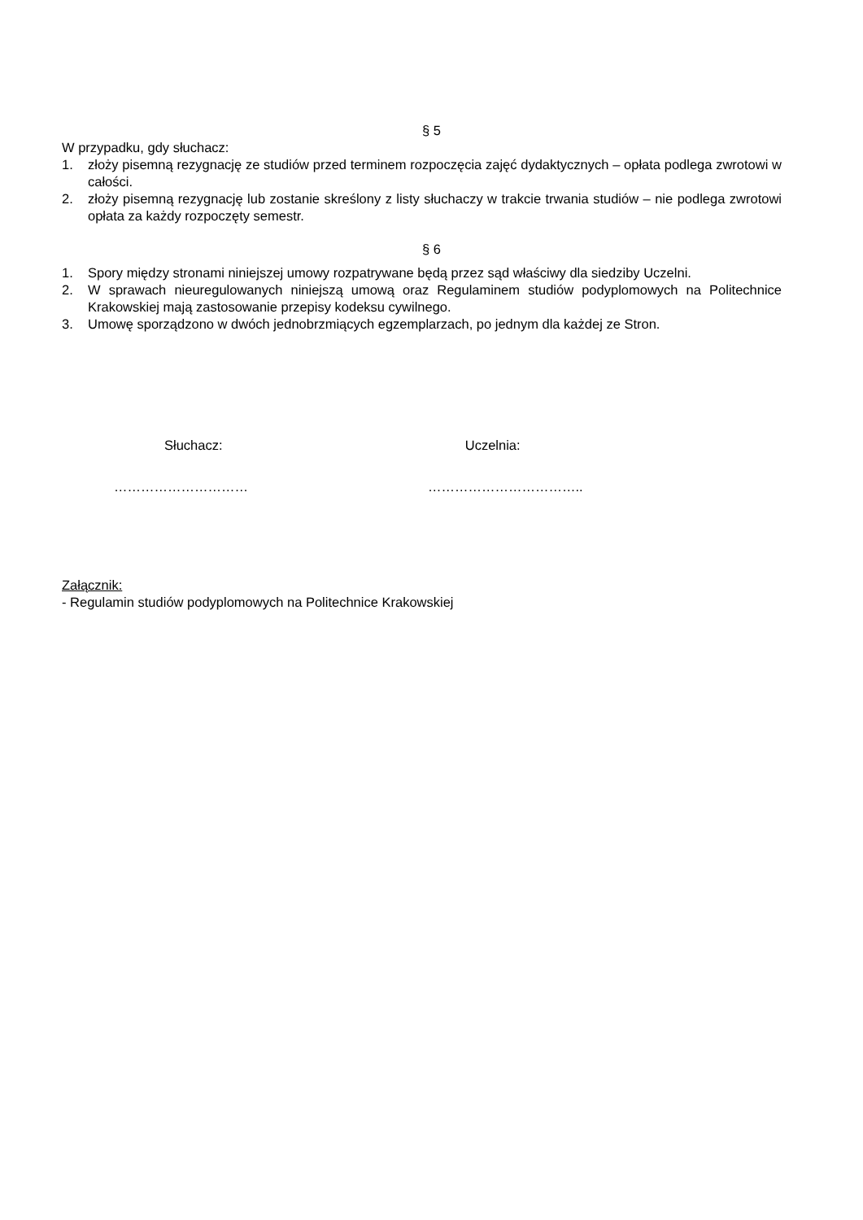§ 5
W przypadku, gdy słuchacz:
1. złoży pisemną rezygnację ze studiów przed terminem rozpoczęcia zajęć dydaktycznych – opłata podlega zwrotowi w całości.
2. złoży pisemną rezygnację lub zostanie skreślony z listy słuchaczy w trakcie trwania studiów – nie podlega zwrotowi opłata za każdy rozpoczęty semestr.
§ 6
1. Spory między stronami niniejszej umowy rozpatrywane będą przez sąd właściwy dla siedziby Uczelni.
2. W sprawach nieuregulowanych niniejszą umową oraz Regulaminem studiów podyplomowych na Politechnice Krakowskiej mają zastosowanie przepisy kodeksu cywilnego.
3. Umowę sporządzono w dwóch jednobrzmiących egzemplarzach, po jednym dla każdej ze Stron.
Słuchacz: Uczelnia:
………………………… ……………………………..
Załącznik:
- Regulamin studiów podyplomowych na Politechnice Krakowskiej